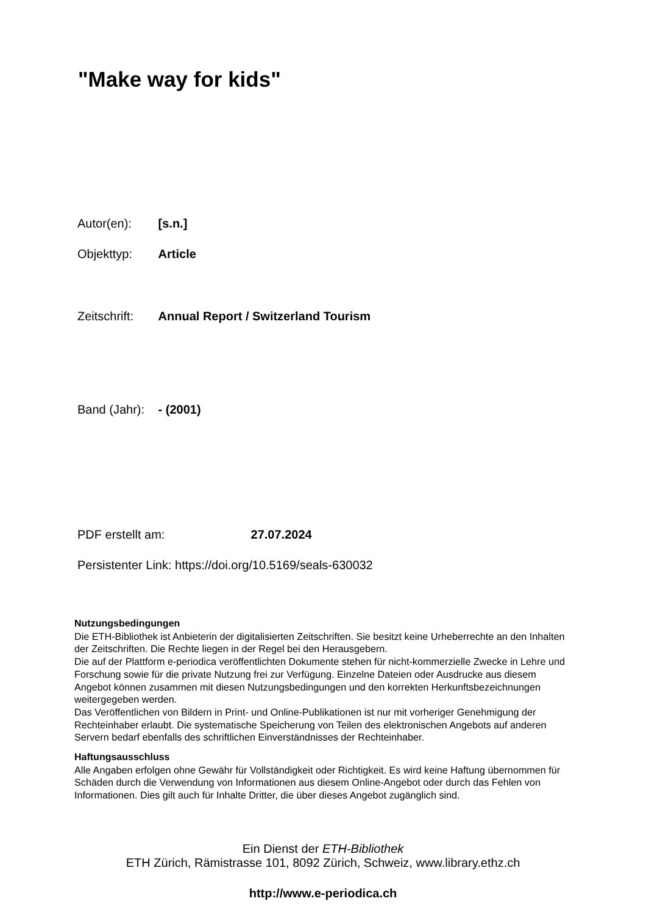"Make way for kids"
Autor(en): [s.n.]
Objekttyp: Article
Zeitschrift: Annual Report / Switzerland Tourism
Band (Jahr): - (2001)
PDF erstellt am: 27.07.2024
Persistenter Link: https://doi.org/10.5169/seals-630032
Nutzungsbedingungen
Die ETH-Bibliothek ist Anbieterin der digitalisierten Zeitschriften. Sie besitzt keine Urheberrechte an den Inhalten der Zeitschriften. Die Rechte liegen in der Regel bei den Herausgebern.
Die auf der Plattform e-periodica veröffentlichten Dokumente stehen für nicht-kommerzielle Zwecke in Lehre und Forschung sowie für die private Nutzung frei zur Verfügung. Einzelne Dateien oder Ausdrucke aus diesem Angebot können zusammen mit diesen Nutzungsbedingungen und den korrekten Herkunftsbezeichnungen weitergegeben werden.
Das Veröffentlichen von Bildern in Print- und Online-Publikationen ist nur mit vorheriger Genehmigung der Rechteinhaber erlaubt. Die systematische Speicherung von Teilen des elektronischen Angebots auf anderen Servern bedarf ebenfalls des schriftlichen Einverständnisses der Rechteinhaber.
Haftungsausschluss
Alle Angaben erfolgen ohne Gewähr für Vollständigkeit oder Richtigkeit. Es wird keine Haftung übernommen für Schäden durch die Verwendung von Informationen aus diesem Online-Angebot oder durch das Fehlen von Informationen. Dies gilt auch für Inhalte Dritter, die über dieses Angebot zugänglich sind.
Ein Dienst der ETH-Bibliothek
ETH Zürich, Rämistrasse 101, 8092 Zürich, Schweiz, www.library.ethz.ch
http://www.e-periodica.ch